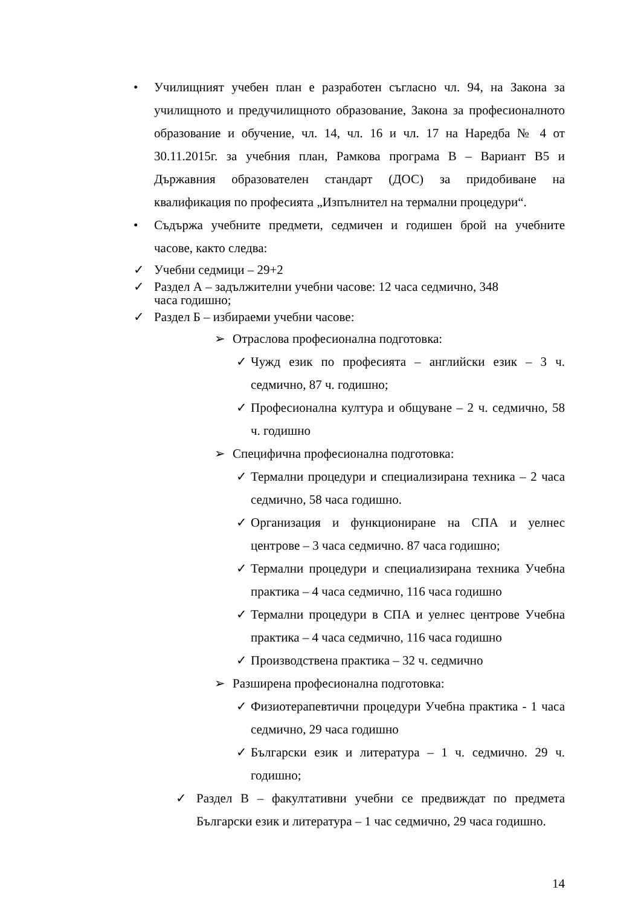• Училищният учебен план е разработен съгласно чл. 94, на Закона за училищното и предучилищното образование, Закона за професионалното образование и обучение, чл. 14, чл. 16 и чл. 17 на Наредба № 4 от 30.11.2015г. за учебния план, Рамкова програма В – Вариант В5 и Държавния образователен стандарт (ДОС) за придобиване на квалификация по професията „Изпълнител на термални процедури“.
• Съдържа учебните предмети, седмичен и годишен брой на учебните часове, както следва:
✓ Учебни седмици – 29+2
✓ Раздел А – задължителни учебни часове: 12 часа седмично, 348
часа годишно;
✓ Раздел Б – избираеми учебни часове:
➢ Отраслова професионална подготовка:
✓ Чужд език по професията – английски език – 3 ч. седмично, 87 ч. годишно;
✓ Професионална култура и общуване – 2 ч. седмично, 58 ч. годишно
➢ Специфична професионална подготовка:
✓ Термални процедури и специализирана техника – 2 часа седмично, 58 часа годишно.
✓ Организация и функциониране на СПА и уелнес центрове – 3 часа седмично. 87 часа годишно;
✓ Термални процедури и специализирана техника Учебна практика – 4 часа седмично, 116 часа годишно
✓ Термални процедури в СПА и уелнес центрове Учебна практика – 4 часа седмично, 116 часа годишно
✓ Производствена практика – 32 ч. седмично
➢ Разширена професионална подготовка:
✓ Физиотерапевтични процедури Учебна практика - 1 часа седмично, 29 часа годишно
✓ Български език и литература – 1 ч. седмично. 29 ч. годишно;
✓ Раздел В – факултативни учебни се предвиждат по предмета Български език и литература – 1 час седмично, 29 часа годишно.
14